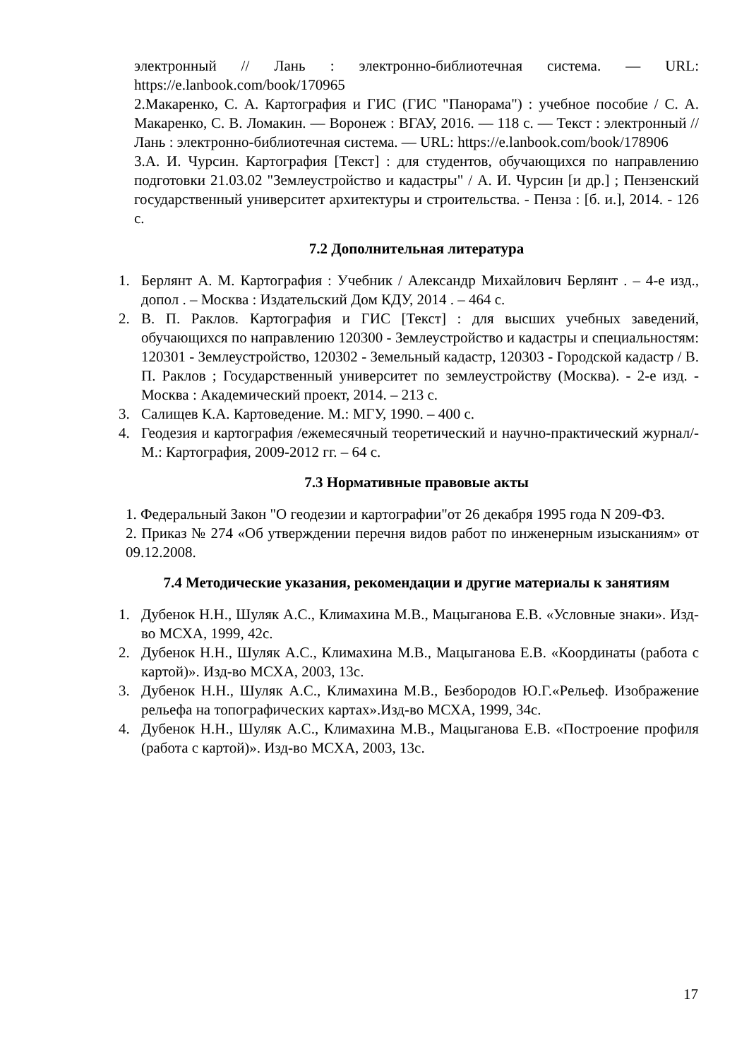электронный // Лань : электронно-библиотечная система. — URL: https://e.lanbook.com/book/170965
2.Макаренко, С. А. Картография и ГИС (ГИС "Панорама") : учебное пособие / С. А. Макаренко, С. В. Ломакин. — Воронеж : ВГАУ, 2016. — 118 с. — Текст : электронный // Лань : электронно-библиотечная система. — URL: https://e.lanbook.com/book/178906
3.А. И. Чурсин. Картография [Текст] : для студентов, обучающихся по направлению подготовки 21.03.02 "Землеустройство и кадастры" / А. И. Чурсин [и др.] ; Пензенский государственный университет архитектуры и строительства. - Пенза : [б. и.], 2014. - 126 с.
7.2 Дополнительная литература
1. Берлянт А. М. Картография : Учебник / Александр Михайлович Берлянт . – 4-е изд., допол . – Москва : Издательский Дом КДУ, 2014 . – 464 с.
2. В. П. Раклов. Картография и ГИС [Текст] : для высших учебных заведений, обучающихся по направлению 120300 - Землеустройство и кадастры и специальностям: 120301 - Землеустройство, 120302 - Земельный кадастр, 120303 - Городской кадастр / В. П. Раклов ; Государственный университет по землеустройству (Москва). - 2-е изд. - Москва : Академический проект, 2014. – 213 с.
3. Салищев К.А. Картоведение. М.: МГУ, 1990. – 400 с.
4. Геодезия и картография /ежемесячный теоретический и научно-практический журнал/- М.: Картография, 2009-2012 гг. – 64 с.
7.3 Нормативные правовые акты
1. Федеральный Закон "О геодезии и картографии"от 26 декабря 1995 года N 209-ФЗ.
2. Приказ № 274 «Об утверждении перечня видов работ по инженерным изысканиям» от 09.12.2008.
7.4 Методические указания, рекомендации и другие материалы к занятиям
1. Дубенок Н.Н., Шуляк А.С., Климахина М.В., Мацыганова Е.В. «Условные знаки». Изд-во МСХА, 1999, 42с.
2. Дубенок Н.Н., Шуляк А.С., Климахина М.В., Мацыганова Е.В. «Координаты (работа с картой)». Изд-во МСХА, 2003, 13с.
3. Дубенок Н.Н., Шуляк А.С., Климахина М.В., Безбородов Ю.Г.«Рельеф. Изображение рельефа на топографических картах».Изд-во МСХА, 1999, 34с.
4. Дубенок Н.Н., Шуляк А.С., Климахина М.В., Мацыганова Е.В. «Построение профиля (работа с картой)». Изд-во МСХА, 2003, 13с.
17